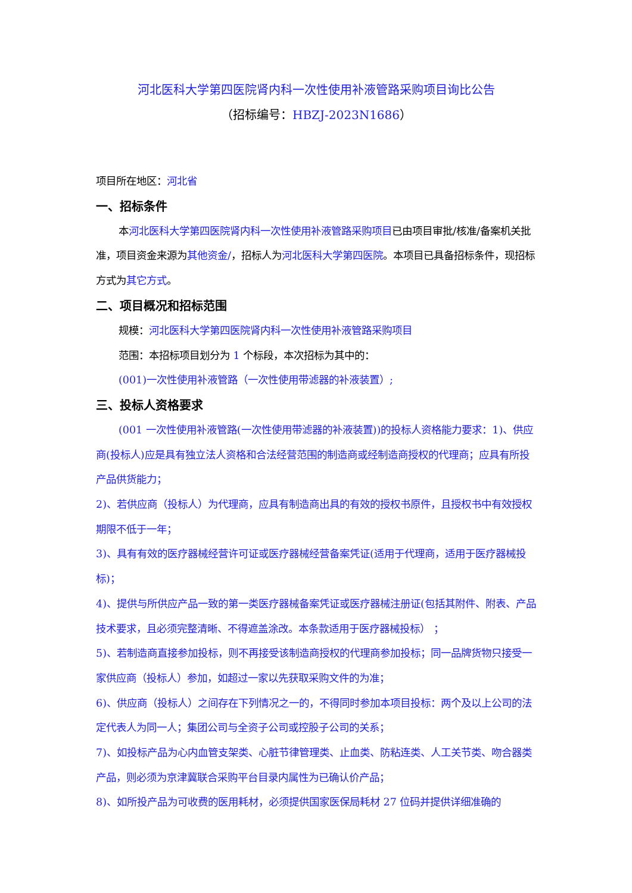河北医科大学第四医院肾内科一次性使用补液管路采购项目询比公告
（招标编号：HBZJ-2023N1686）
项目所在地区：河北省
一、招标条件
本河北医科大学第四医院肾内科一次性使用补液管路采购项目已由项目审批/核准/备案机关批准，项目资金来源为其他资金/，招标人为河北医科大学第四医院。本项目已具备招标条件，现招标方式为其它方式。
二、项目概况和招标范围
规模：河北医科大学第四医院肾内科一次性使用补液管路采购项目
范围：本招标项目划分为 1 个标段，本次招标为其中的：
(001)一次性使用补液管路（一次性使用带滤器的补液装置）;
三、投标人资格要求
(001 一次性使用补液管路(一次性使用带滤器的补液装置))的投标人资格能力要求：1)、供应商(投标人)应是具有独立法人资格和合法经营范围的制造商或经制造商授权的代理商；应具有所投产品供货能力；
2)、若供应商（投标人）为代理商，应具有制造商出具的有效的授权书原件，且授权书中有效授权期限不低于一年；
3)、具有有效的医疗器械经营许可证或医疗器械经营备案凭证(适用于代理商，适用于医疗器械投标)；
4)、提供与所供应产品一致的第一类医疗器械备案凭证或医疗器械注册证(包括其附件、附表、产品技术要求，且必须完整清晰、不得遮盖涂改。本条款适用于医疗器械投标） ；
5)、若制造商直接参加投标，则不再接受该制造商授权的代理商参加投标；同一品牌货物只接受一家供应商（投标人）参加，如超过一家以先获取采购文件的为准；
6)、供应商（投标人）之间存在下列情况之一的，不得同时参加本项目投标：两个及以上公司的法定代表人为同一人；集团公司与全资子公司或控股子公司的关系；
7)、如投标产品为心内血管支架类、心脏节律管理类、止血类、防粘连类、人工关节类、吻合器类产品，则必须为京津冀联合采购平台目录内属性为已确认价产品；
8)、如所投产品为可收费的医用耗材，必须提供国家医保局耗材 27 位码并提供详细准确的